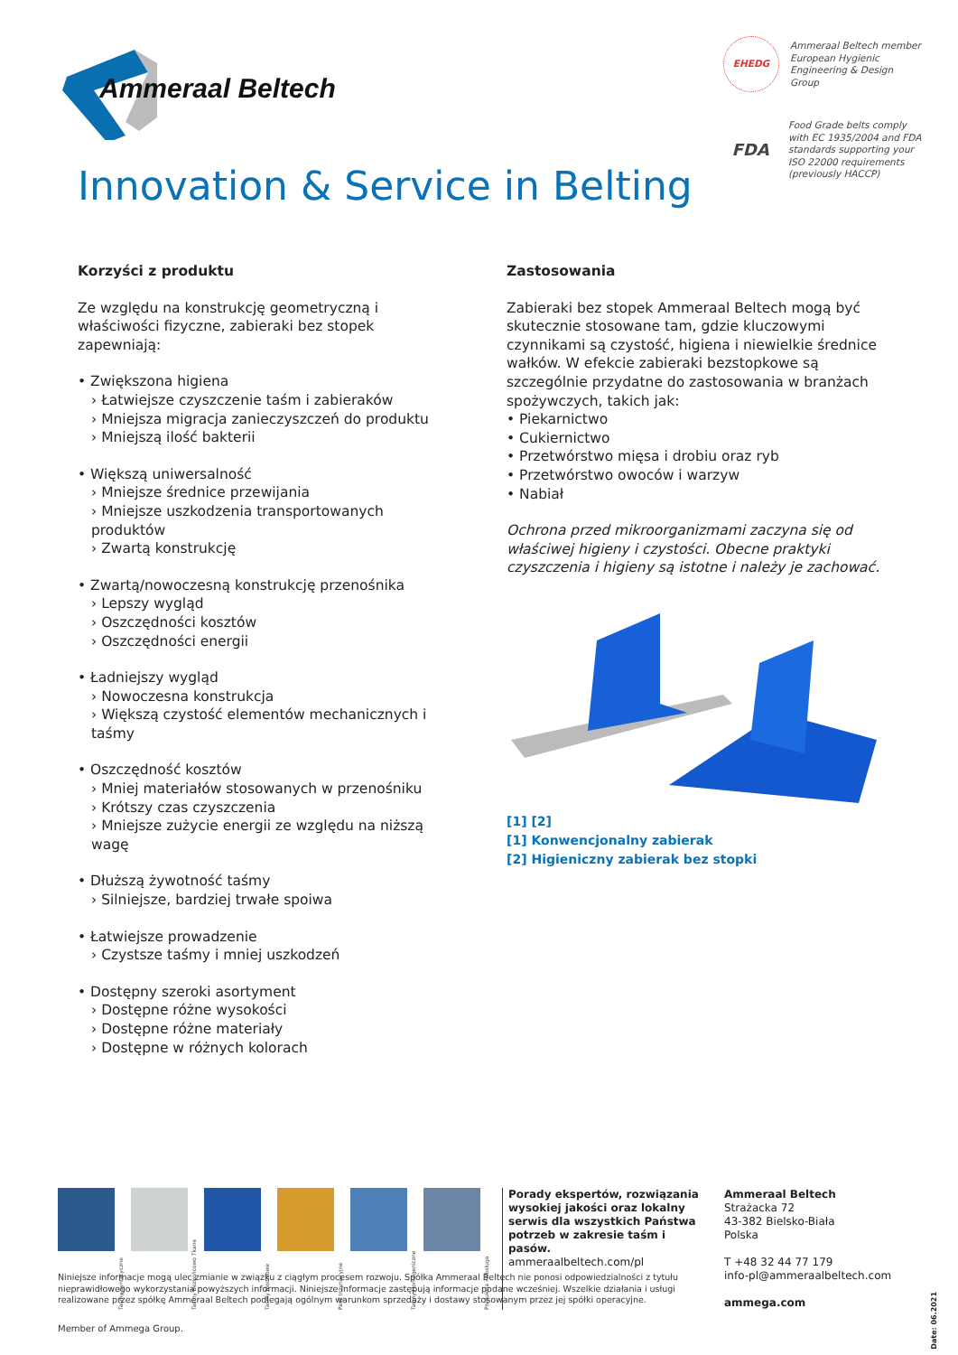Ammeraal Beltech
EHEDG
Ammeraal Beltech member European Hygienic Engineering & Design Group
FDA
Food Grade belts comply with EC 1935/2004 and FDA standards supporting your ISO 22000 requirements (previously HACCP)
Innovation & Service in Belting
Korzyści z produktu
Ze względu na konstrukcję geometryczną i właściwości fizyczne, zabieraki bez stopek zapewniają:
• Zwiększona higiena
› Łatwiejsze czyszczenie taśm i zabieraków
› Mniejsza migracja zanieczyszczeń do produktu
› Mniejszą ilość bakterii
• Większą uniwersalność
› Mniejsze średnice przewijania
› Mniejsze uszkodzenia transportowanych produktów
› Zwartą konstrukcję
• Zwartą/nowoczesną konstrukcję przenośnika
› Lepszy wygląd
› Oszczędności kosztów
› Oszczędności energii
• Ładniejszy wygląd
› Nowoczesna konstrukcja
› Większą czystość elementów mechanicznych i taśmy
• Oszczędność kosztów
› Mniej materiałów stosowanych w przenośniku
› Krótszy czas czyszczenia
› Mniejsze zużycie energii ze względu na niższą wagę
• Dłuższą żywotność taśmy
› Silniejsze, bardziej trwałe spoiwa
• Łatwiejsze prowadzenie
› Czystsze taśmy i mniej uszkodzeń
• Dostępny szeroki asortyment
› Dostępne różne wysokości
› Dostępne różne materiały
› Dostępne w różnych kolorach
Zastosowania
Zabieraki bez stopek Ammeraal Beltech mogą być skutecznie stosowane tam, gdzie kluczowymi czynnikami są czystość, higiena i niewielkie średnice wałków. W efekcie zabieraki bezstopkowe są szczególnie przydatne do zastosowania w branżach spożywczych, takich jak:
• Piekarnictwo
• Cukiernictwo
• Przetwórstwo mięsa i drobiu oraz ryb
• Przetwórstwo owoców i warzyw
• Nabiał
Ochrona przed mikroorganizmami zaczyna się od właściwej higieny i czystości. Obecne praktyki czyszczenia i higieny są istotne i należy je zachować.
[1] [2]
[1] Konwencjonalny zabierak
[2] Higieniczny zabierak bez stopki
Taśmy Syntetyczne
Taśmy Bezkońcowo Tkane
Taśmy Modułowe
Pasy Inżynieryjne
Taśmy Homogeniczne
Produkcja i Obsługa
Porady ekspertów, rozwiązania wysokiej jakości oraz lokalny serwis dla wszystkich Państwa potrzeb w zakresie taśm i pasów.
ammeraalbeltech.com/pl
Ammeraal Beltech
Strażacka 72
43-382 Bielsko-Biała
Polska
T +48 32 44 77 179
info-pl@ammeraalbeltech.com
ammega.com
Niniejsze informacje mogą ulec zmianie w związku z ciągłym procesem rozwoju. Spółka Ammeraal Beltech nie ponosi odpowiedzialności z tytułu nieprawidłowego wykorzystania powyższych informacji. Niniejsze informacje zastępują informacje podane wcześniej. Wszelkie działania i usługi realizowane przez spółkę Ammeraal Beltech podlegają ogólnym warunkom sprzedaży i dostawy stosowanym przez jej spółki operacyjne.
Member of Ammega Group.
Date: 06.2021